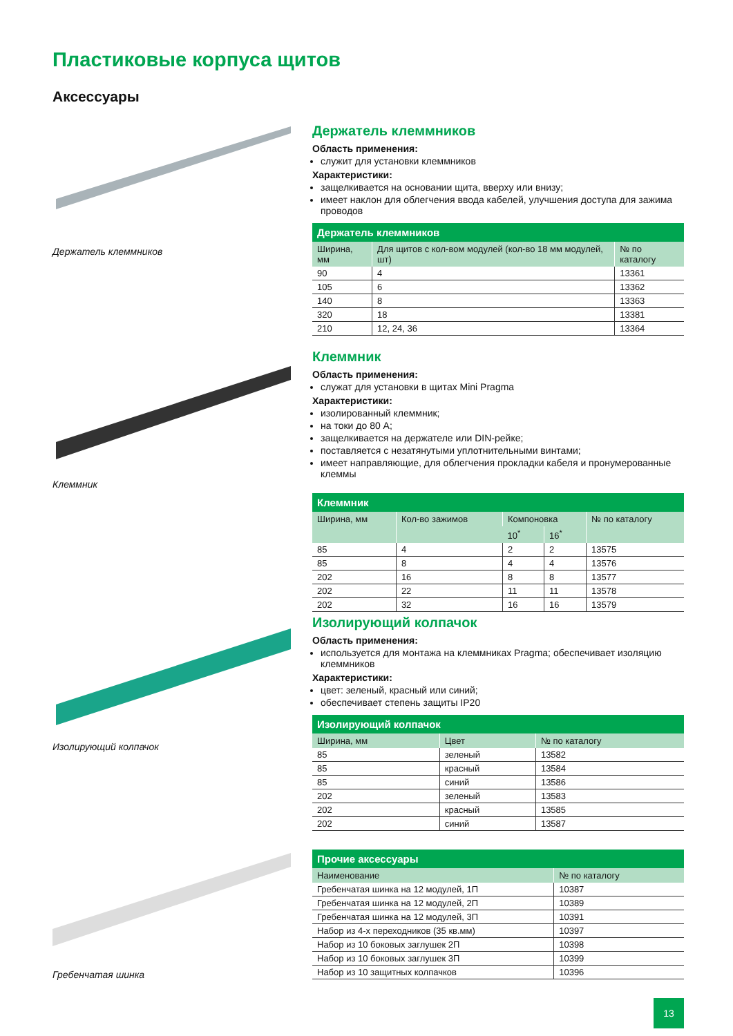Пластиковые корпуса щитов
Аксессуары
Держатель клеммников
Держатель клеммников
Область применения:
служит для установки клеммников
Характеристики:
защелкивается на основании щита, вверху или внизу;
имеет наклон для облегчения ввода кабелей, улучшения доступа для зажима проводов
| Держатель клеммников | | |
| --- | --- | --- |
| Ширина, мм | Для щитов с кол-вом модулей (кол-во 18 мм модулей, шт) | № по каталогу |
| 90 | 4 | 13361 |
| 105 | 6 | 13362 |
| 140 | 8 | 13363 |
| 320 | 18 | 13381 |
| 210 | 12, 24, 36 | 13364 |
Клеммник
Клеммник
Область применения:
служат для установки в щитах Mini Pragma
Характеристики:
изолированный клеммник;
на токи до 80 А;
защелкивается на держателе или DIN-рейке;
поставляется с незатянутыми уплотнительными винтами;
имеет направляющие, для облегчения прокладки кабеля и пронумерованные клеммы
| Клеммник | | | | |
| --- | --- | --- | --- | --- |
| Ширина, мм | Кол-во зажимов | Компоновка | | № по каталогу |
| | | 10<sup>*</sup> | 16<sup>*</sup> | |
| 85 | 4 | 2 | 2 | 13575 |
| 85 | 8 | 4 | 4 | 13576 |
| 202 | 16 | 8 | 8 | 13577 |
| 202 | 22 | 11 | 11 | 13578 |
| 202 | 32 | 16 | 16 | 13579 |
Изолирующий колпачок
Изолирующий колпачок
Область применения:
используется для монтажа на клеммниках Pragma; обеспечивает изоляцию клеммников
Характеристики:
цвет: зеленый, красный или синий;
обеспечивает степень защиты IP20
| Изолирующий колпачок | | |
| --- | --- | --- |
| Ширина, мм | Цвет | № по каталогу |
| 85 | зеленый | 13582 |
| 85 | красный | 13584 |
| 85 | синий | 13586 |
| 202 | зеленый | 13583 |
| 202 | красный | 13585 |
| 202 | синий | 13587 |
Гребенчатая шинка
| Прочие аксессуары | |
| --- | --- |
| Наименование | № по каталогу |
| Гребенчатая шинка на 12 модулей, 1П | 10387 |
| Гребенчатая шинка на 12 модулей, 2П | 10389 |
| Гребенчатая шинка на 12 модулей, 3П | 10391 |
| Набор из 4-х переходников (35 кв.мм) | 10397 |
| Набор из 10 боковых заглушек 2П | 10398 |
| Набор из 10 боковых заглушек 3П | 10399 |
| Набор из 10 защитных колпачков | 10396 |
13